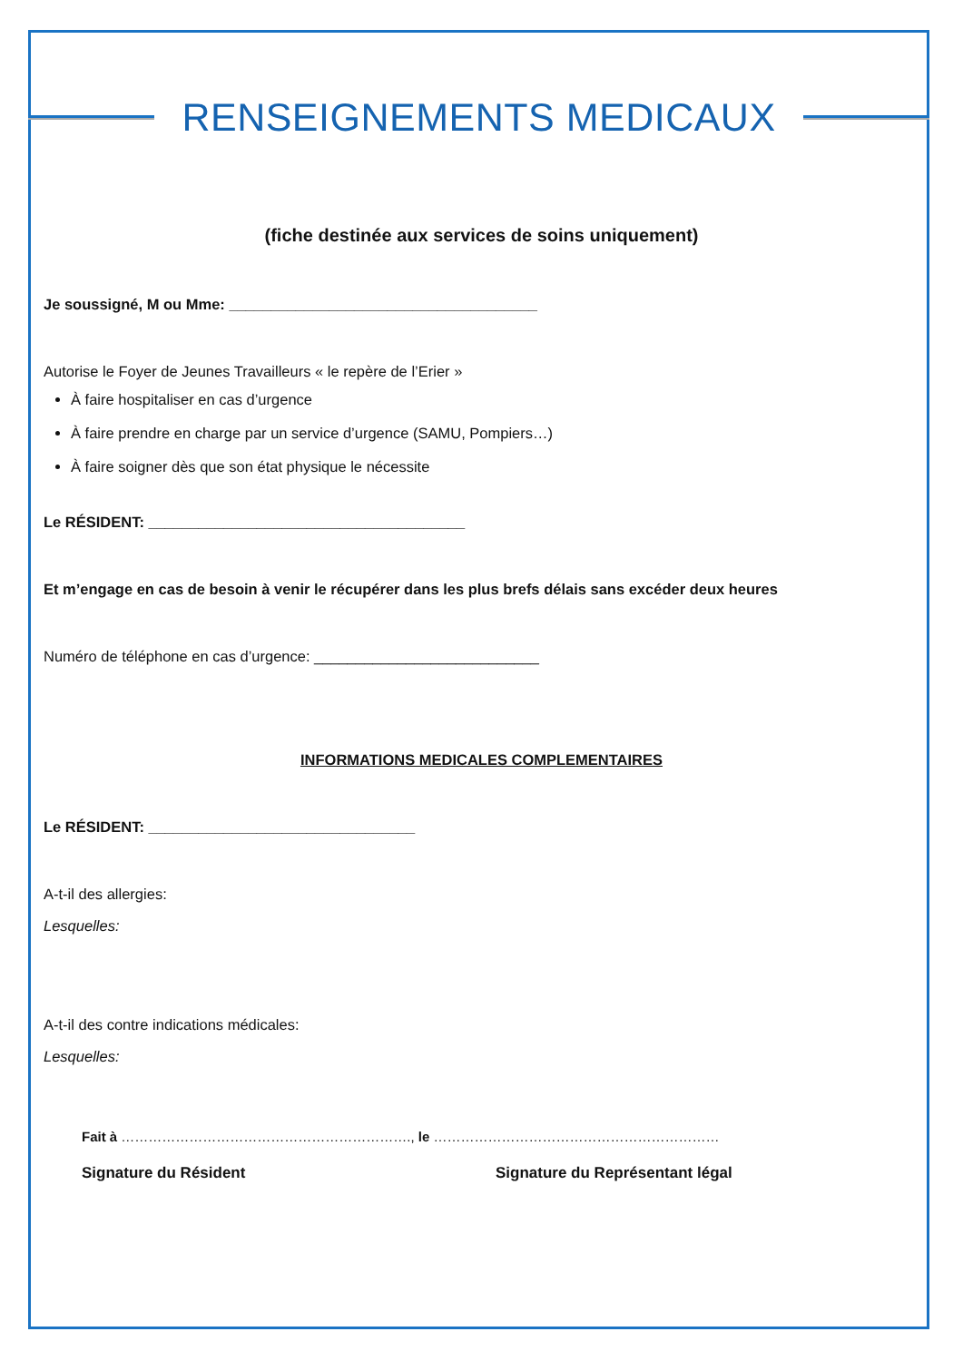RENSEIGNEMENTS MEDICAUX
(fiche destinée aux services de soins uniquement)
Je soussigné, M ou Mme: _____________________________________
Autorise le Foyer de Jeunes Travailleurs « le repère de l’Erier »
À faire hospitaliser en cas d’urgence
À faire prendre en charge par un service d’urgence (SAMU, Pompiers…)
À faire soigner dès que son état physique le nécessite
Le RÉSIDENT: ______________________________________
Et m’engage en cas de besoin à venir le récupérer dans les plus brefs délais sans excéder deux heures
Numéro de téléphone en cas d’urgence: ___________________________
INFORMATIONS MEDICALES COMPLEMENTAIRES
Le RÉSIDENT: ________________________________
A-t-il des allergies:
Lesquelles:
A-t-il des contre indications médicales:
Lesquelles:
Fait à ………………………………………………………., le ………………………………………………………
Signature du Résident Signature du Représentant légal